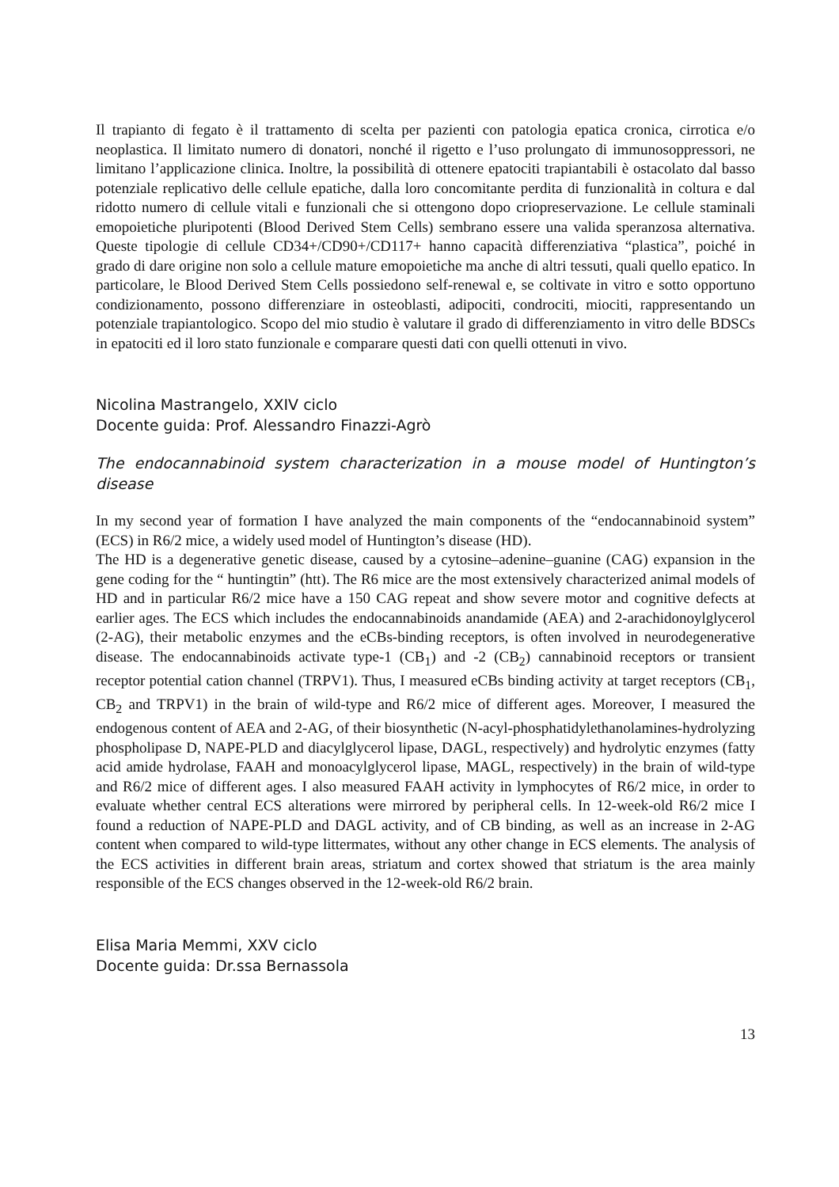Il trapianto di fegato è il trattamento di scelta per pazienti con patologia epatica cronica, cirrotica e/o neoplastica. Il limitato numero di donatori, nonché il rigetto e l’uso prolungato di immunosoppressori, ne limitano l’applicazione clinica. Inoltre, la possibilità di ottenere epatociti trapiantabili è ostacolato dal basso potenziale replicativo delle cellule epatiche, dalla loro concomitante perdita di funzionalità in coltura e dal ridotto numero di cellule vitali e funzionali che si ottengono dopo criopreservazione. Le cellule staminali emopoietiche pluripotenti (Blood Derived Stem Cells) sembrano essere una valida speranzosa alternativa. Queste tipologie di cellule CD34+/CD90+/CD117+ hanno capacità differenziativa “plastica”, poiché in grado di dare origine non solo a cellule mature emopoietiche ma anche di altri tessuti, quali quello epatico. In particolare, le Blood Derived Stem Cells possiedono self-renewal e, se coltivate in vitro e sotto opportuno condizionamento, possono differenziare in osteoblasti, adipociti, condrociti, miociti, rappresentando un potenziale trapiantologico. Scopo del mio studio è valutare il grado di differenziamento in vitro delle BDSCs in epatociti ed il loro stato funzionale e comparare questi dati con quelli ottenuti in vivo.
Nicolina Mastrangelo, XXIV ciclo
Docente guida: Prof. Alessandro Finazzi-Agrò
The endocannabinoid system characterization in a mouse model of Huntington’s disease
In my second year of formation I have analyzed the main components of the “endocannabinoid system” (ECS) in R6/2 mice, a widely used model of Huntington’s disease (HD).
The HD is a degenerative genetic disease, caused by a cytosine–adenine–guanine (CAG) expansion in the gene coding for the “ huntingtin” (htt). The R6 mice are the most extensively characterized animal models of HD and in particular R6/2 mice have a 150 CAG repeat and show severe motor and cognitive defects at earlier ages. The ECS which includes the endocannabinoids anandamide (AEA) and 2-arachidonoylglycerol (2-AG), their metabolic enzymes and the eCBs-binding receptors, is often involved in neurodegenerative disease. The endocannabinoids activate type-1 (CB<sub>1</sub>) and -2 (CB<sub>2</sub>) cannabinoid receptors or transient receptor potential cation channel (TRPV1). Thus, I measured eCBs binding activity at target receptors (CB<sub>1</sub>, CB<sub>2</sub> and TRPV1) in the brain of wild-type and R6/2 mice of different ages. Moreover, I measured the endogenous content of AEA and 2-AG, of their biosynthetic (N-acyl-phosphatidylethanolamines-hydrolyzing phospholipase D, NAPE-PLD and diacylglycerol lipase, DAGL, respectively) and hydrolytic enzymes (fatty acid amide hydrolase, FAAH and monoacylglycerol lipase, MAGL, respectively) in the brain of wild-type and R6/2 mice of different ages. I also measured FAAH activity in lymphocytes of R6/2 mice, in order to evaluate whether central ECS alterations were mirrored by peripheral cells. In 12-week-old R6/2 mice I found a reduction of NAPE-PLD and DAGL activity, and of CB binding, as well as an increase in 2-AG content when compared to wild-type littermates, without any other change in ECS elements. The analysis of the ECS activities in different brain areas, striatum and cortex showed that striatum is the area mainly responsible of the ECS changes observed in the 12-week-old R6/2 brain.
Elisa Maria Memmi, XXV ciclo
Docente guida: Dr.ssa Bernassola
13